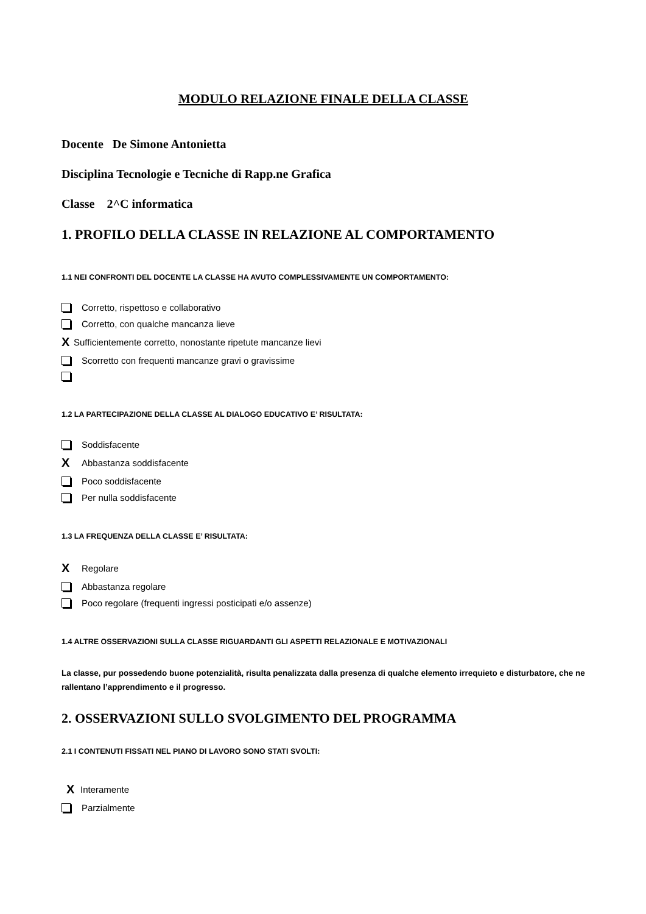MODULO RELAZIONE FINALE DELLA CLASSE
Docente De Simone Antonietta
Disciplina Tecnologie e Tecniche di Rapp.ne Grafica
Classe 2^C informatica
1. PROFILO DELLA CLASSE IN RELAZIONE AL COMPORTAMENTO
1.1 NEI CONFRONTI DEL DOCENTE LA CLASSE HA AVUTO COMPLESSIVAMENTE UN COMPORTAMENTO:
Corretto, rispettoso e collaborativo
Corretto, con qualche mancanza lieve
X Sufficientemente corretto, nonostante ripetute mancanze lievi
Scorretto con frequenti mancanze gravi o gravissime
1.2 LA PARTECIPAZIONE DELLA CLASSE AL DIALOGO EDUCATIVO E’ RISULTATA:
Soddisfacente
X Abbastanza soddisfacente
Poco soddisfacente
Per nulla soddisfacente
1.3 LA FREQUENZA DELLA CLASSE E’ RISULTATA:
X Regolare
Abbastanza regolare
Poco regolare (frequenti ingressi posticipati e/o assenze)
1.4 ALTRE OSSERVAZIONI SULLA CLASSE RIGUARDANTI GLI ASPETTI RELAZIONALE E MOTIVAZIONALI
La classe, pur possedendo buone potenzialità, risulta penalizzata dalla presenza di qualche elemento irrequieto e disturbatore, che ne rallentano l’apprendimento e il progresso.
2. OSSERVAZIONI SULLO SVOLGIMENTO DEL PROGRAMMA
2.1 I CONTENUTI FISSATI NEL PIANO DI LAVORO SONO STATI SVOLTI:
X Interamente
Parzialmente